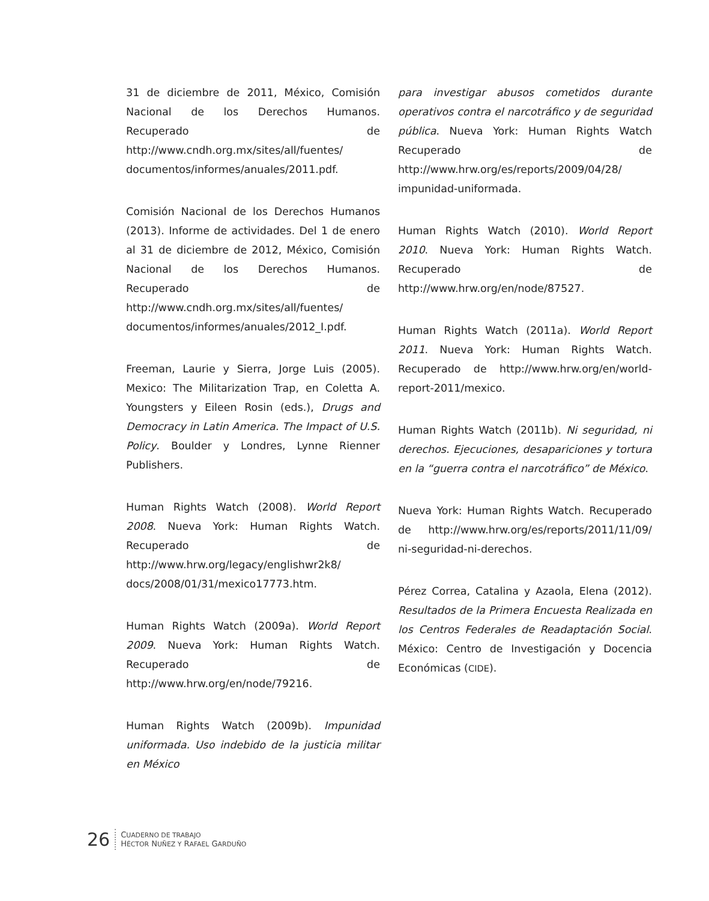31 de diciembre de 2011, México, Comisión Nacional de los Derechos Humanos. Recuperado de http://www.cndh.org.mx/sites/all/fuentes/ documentos/informes/anuales/2011.pdf.
Comisión Nacional de los Derechos Humanos (2013). Informe de actividades. Del 1 de enero al 31 de diciembre de 2012, México, Comisión Nacional de los Derechos Humanos. Recuperado de http://www.cndh.org.mx/sites/all/fuentes/ documentos/informes/anuales/2012_I.pdf.
Freeman, Laurie y Sierra, Jorge Luis (2005). Mexico: The Militarization Trap, en Coletta A. Youngsters y Eileen Rosin (eds.), Drugs and Democracy in Latin America. The Impact of U.S. Policy. Boulder y Londres, Lynne Rienner Publishers.
Human Rights Watch (2008). World Report 2008. Nueva York: Human Rights Watch. Recuperado de http://www.hrw.org/legacy/englishwr2k8/ docs/2008/01/31/mexico17773.htm.
Human Rights Watch (2009a). World Report 2009. Nueva York: Human Rights Watch. Recuperado de http://www.hrw.org/en/node/79216.
Human Rights Watch (2009b). Impunidad uniformada. Uso indebido de la justicia militar en México
para investigar abusos cometidos durante operativos contra el narcotráfico y de seguridad pública. Nueva York: Human Rights Watch Recuperado de http://www.hrw.org/es/reports/2009/04/28/ impunidad-uniformada.
Human Rights Watch (2010). World Report 2010. Nueva York: Human Rights Watch. Recuperado de http://www.hrw.org/en/node/87527.
Human Rights Watch (2011a). World Report 2011. Nueva York: Human Rights Watch. Recuperado de http://www.hrw.org/en/world-report-2011/mexico.
Human Rights Watch (2011b). Ni seguridad, ni derechos. Ejecuciones, desapariciones y tortura en la “guerra contra el narcotráfico” de México.
Nueva York: Human Rights Watch. Recuperado de http://www.hrw.org/es/reports/2011/11/09/ ni-seguridad-ni-derechos.
Pérez Correa, Catalina y Azaola, Elena (2012). Resultados de la Primera Encuesta Realizada en los Centros Federales de Readaptación Social. México: Centro de Investigación y Docencia Económicas (CIDE).
26
CUADERNO DE TRABAJO
HÉCTOR NUÑEZ Y RAFAEL GARDUÑO